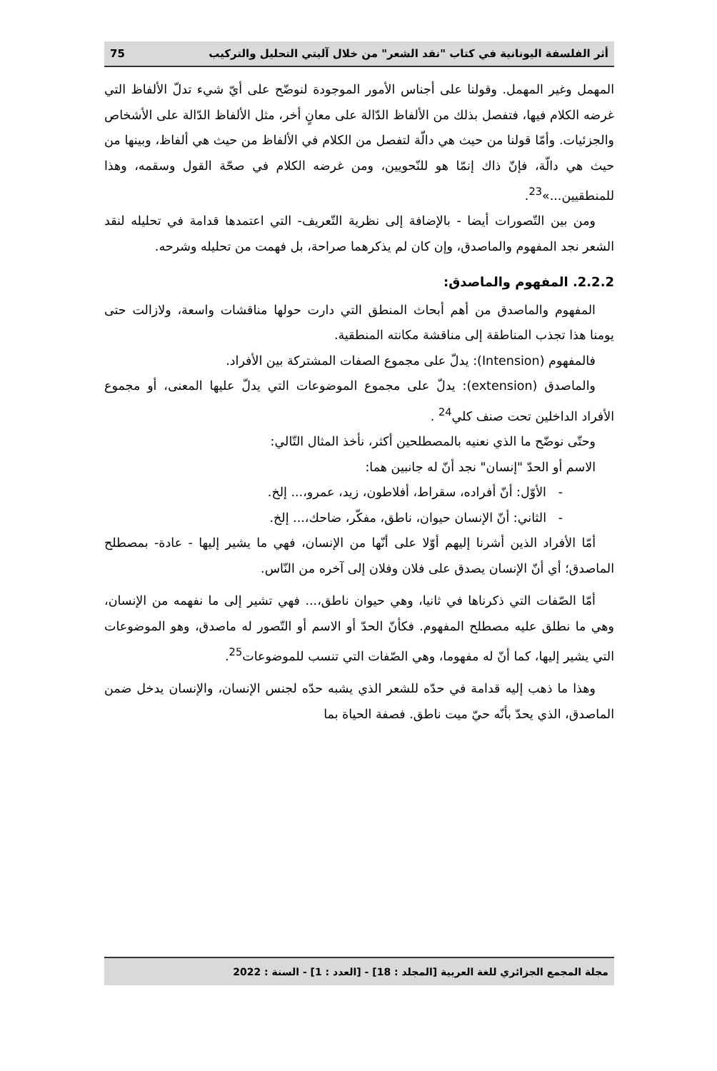أثر الفلسفة اليونانية في كتاب "نقد الشعر" من خلال آليتي التحليل والتركيب 75
المهمل وغير المهمل. وقولنا على أجناس الأمور الموجودة لنوضّح على أيّ شيء تدلّ الألفاظ التي غرضه الكلام فيها، فتفصل بذلك من الألفاظ الدّالة على معانٍ أخر، مثل الألفاظ الدّالة على الأشخاص والجزئيات. وأمّا قولنا من حيث هي دالّة لتفصل من الكلام في الألفاظ من حيث هي ألفاظ، وبينها من حيث هي دالّة، فإنّ ذاك إنمّا هو للنّحويين، ومن غرضه الكلام في صحّة القول وسقمه، وهذا للمنطقيين...»<sup>23</sup>.
ومن بين التّصورات أيضا - بالإضافة إلى نظرية التّعريف- التي اعتمدها قدامة في تحليله لنقد الشعر نجد المفهوم والماصدق، وإن كان لم يذكرهما صراحة، بل فهمت من تحليله وشرحه.
2.2.2. المفهوم والماصدق:
المفهوم والماصدق من أهم أبحاث المنطق التي دارت حولها مناقشات واسعة، ولازالت حتى يومنا هذا تجذب المناطقة إلى مناقشة مكانته المنطقية.
فالمفهوم (Intension): يدلّ على مجموع الصفات المشتركة بين الأفراد.
والماصدق (extension): يدلّ على مجموع الموضوعات التي يدلّ عليها المعنى، أو مجموع الأفراد الداخلين تحت صنف كلي<sup>24</sup> .
وحتّى نوضّح ما الذي نعنيه بالمصطلحين أكثر، نأخذ المثال التّالي:
الاسم أو الحدّ "إنسان" نجد أنّ له جانبين هما:
- الأوّل: أنّ أفراده، سقراط، أفلاطون، زيد، عمرو،... إلخ.
- الثاني: أنّ الإنسان حيوان، ناطق، مفكّر، ضاحك،... إلخ.
أمّا الأفراد الذين أشرنا إليهم أوّلا على أنّها من الإنسان، فهي ما يشير إليها - عادة- بمصطلح الماصدق؛ أي أنّ الإنسان يصدق على فلان وفلان إلى آخره من النّاس.
أمّا الصّفات التي ذكرناها في ثانيا، وهي حيوان ناطق،... فهي تشير إلى ما نفهمه من الإنسان، وهي ما نطلق عليه مصطلح المفهوم. فكأنّ الحدّ أو الاسم أو التّصور له ماصدق، وهو الموضوعات التي يشير إليها، كما أنّ له مفهوما، وهي الصّفات التي تنسب للموضوعات<sup>25</sup>.
وهذا ما ذهب إليه قدامة في حدّه للشعر الذي يشبه حدّه لجنس الإنسان، والإنسان يدخل ضمن الماصدق، الذي يحدّ بأنّه حيّ ميت ناطق. فصفة الحياة بما
مجلة المجمع الجزائري للغة العربية [المجلد : 18] - [العدد : 1] - السنة : 2022